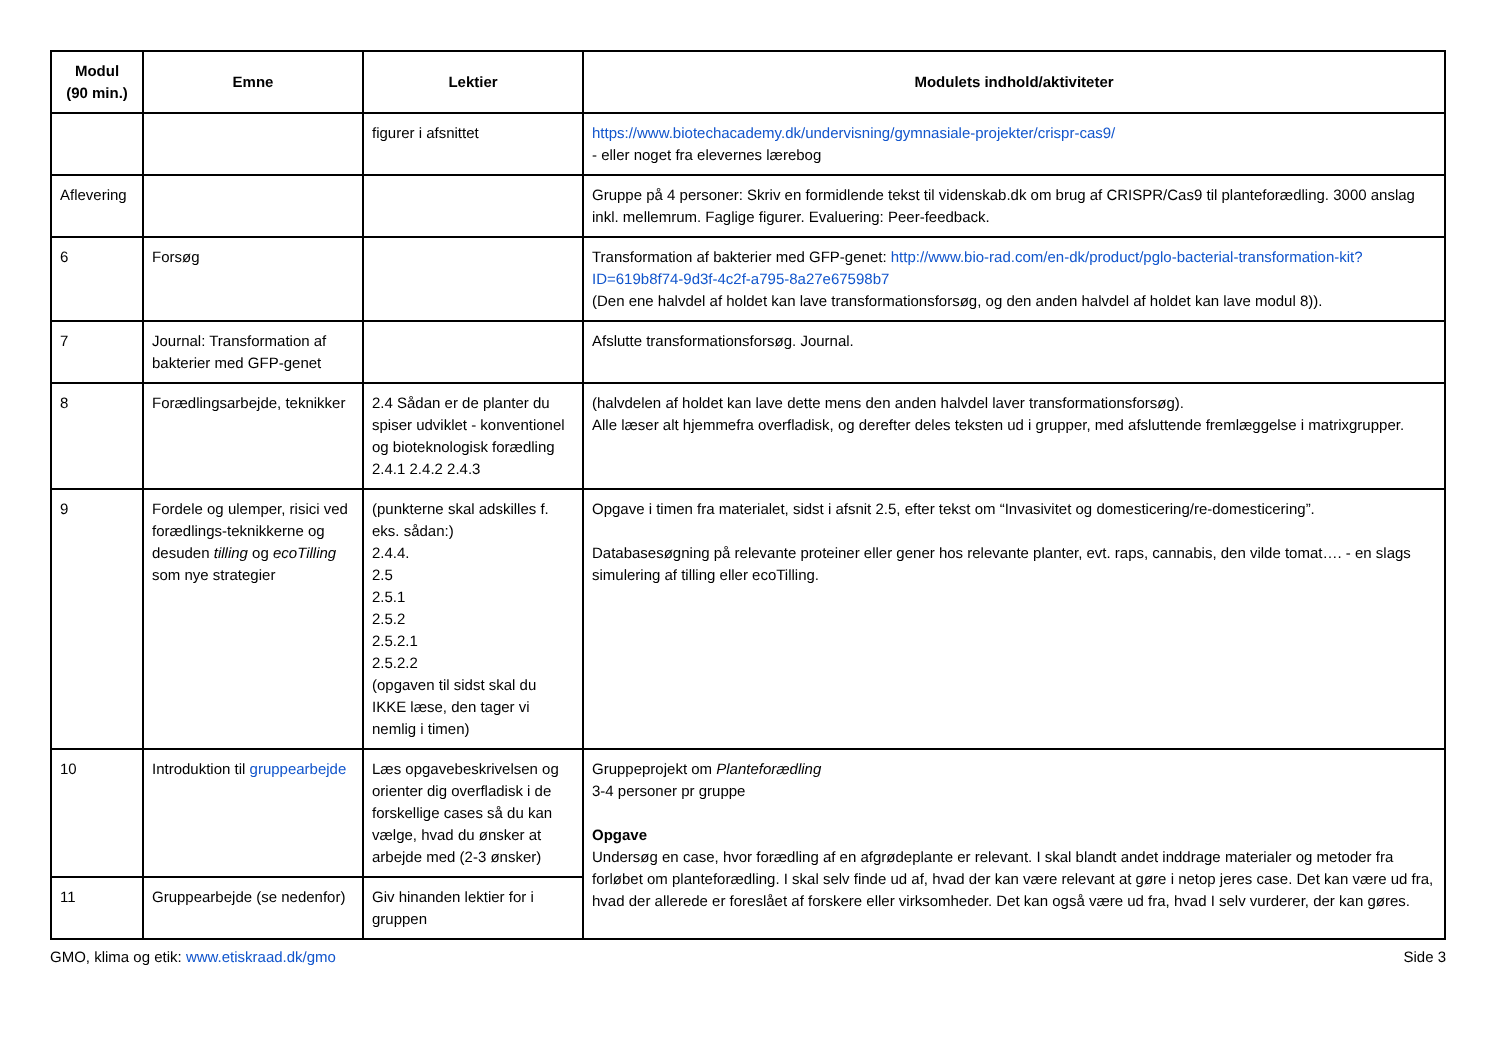| Modul (90 min.) | Emne | Lektier | Modulets indhold/aktiviteter |
| --- | --- | --- | --- |
| | | figurer i afsnittet | https://www.biotechacademy.dk/undervisning/gymnasiale-projekter/crispr-cas9/ - eller noget fra elevernes lærebog |
| Aflevering | | | Gruppe på 4 personer: Skriv en formidlende tekst til videnskab.dk om brug af CRISPR/Cas9 til planteforædling. 3000 anslag inkl. mellemrum. Faglige figurer. Evaluering: Peer-feedback. |
| 6 | Forsøg | | Transformation af bakterier med GFP-genet: http://www.bio-rad.com/en-dk/product/pglo-bacterial-transformation-kit?ID=619b8f74-9d3f-4c2f-a795-8a27e67598b7 (Den ene halvdel af holdet kan lave transformationsforsøg, og den anden halvdel af holdet kan lave modul 8)). |
| 7 | Journal: Transformation af bakterier med GFP-genet | | Afslutte transformationsforsøg. Journal. |
| 8 | Forædlingsarbejde, teknikker | 2.4 Sådan er de planter du spiser udviklet - konventionel og bioteknologisk forædling 2.4.1 2.4.2 2.4.3 | (halvdelen af holdet kan lave dette mens den anden halvdel laver transformationsforsøg). Alle læser alt hjemmefra overfladisk, og derefter deles teksten ud i grupper, med afsluttende fremlæggelse i matrixgrupper. |
| 9 | Fordele og ulemper, risici ved forædlings-teknikkerne og desuden tilling og ecoTilling som nye strategier | (punkterne skal adskilles f. eks. sådan:) 2.4.4. 2.5 2.5.1 2.5.2 2.5.2.1 2.5.2.2 (opgaven til sidst skal du IKKE læse, den tager vi nemlig i timen) | Opgave i timen fra materialet, sidst i afsnit 2.5, efter tekst om “Invasivitet og domesticering/re-domesticering”. Databasesøgning på relevante proteiner eller gener hos relevante planter, evt. raps, cannabis, den vilde tomat…. - en slags simulering af tilling eller ecoTilling. |
| 10 | Introduktion til gruppearbejde | Læs opgavebeskrivelsen og orienter dig overfladisk i de forskellige cases så du kan vælge, hvad du ønsker at arbejde med (2-3 ønsker) | Gruppeprojekt om Planteforædling 3-4 personer pr gruppe Opgave Undersøg en case, hvor forædling af en afgrødeplante er relevant. I skal blandt andet inddrage materialer og metoder fra forløbet om planteforædling. I skal selv finde ud af, hvad der kan være relevant at gøre i netop jeres case. Det kan være ud fra, hvad der allerede er foreslået af forskere eller virksomheder. Det kan også være ud fra, hvad I selv vurderer, der kan gøres. |
| 11 | Gruppearbejde (se nedenfor) | Giv hinanden lektier for i gruppen | |
GMO, klima og etik: www.etiskraad.dk/gmo Side 3